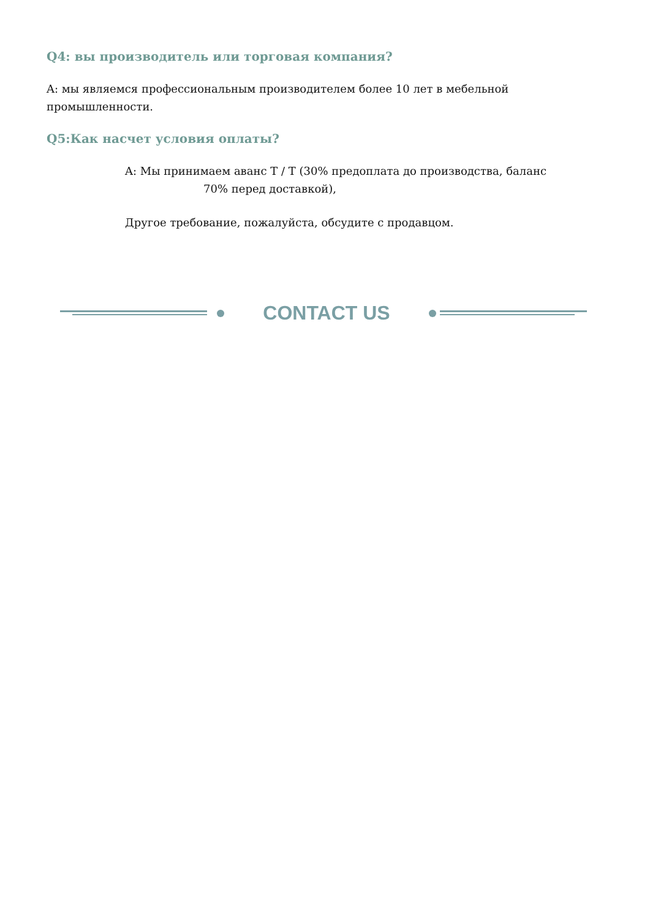Q4: вы производитель или торговая компания?
A: мы являемся профессиональным производителем более 10 лет в мебельной промышленности.
Q5:Как насчет условия оплаты?
A: Мы принимаем аванс T / T (30% предоплата до производства, баланс
70% перед доставкой),
Другое требование, пожалуйста, обсудите с продавцом.
CONTACT US